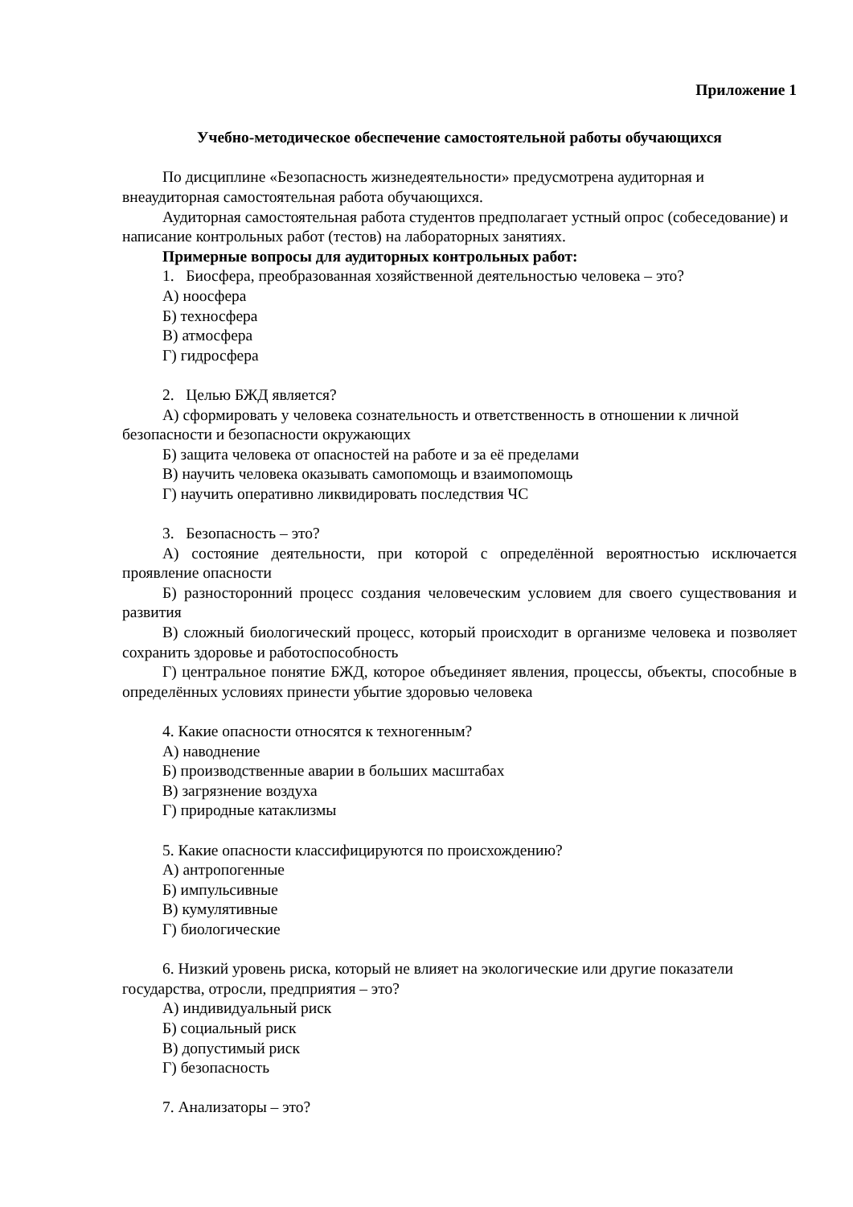Приложение 1
Учебно-методическое обеспечение самостоятельной работы обучающихся
По дисциплине «Безопасность жизнедеятельности» предусмотрена аудиторная и внеаудиторная самостоятельная работа обучающихся.
Аудиторная самостоятельная работа студентов предполагает устный опрос (собеседование) и написание контрольных работ (тестов) на лабораторных занятиях.
Примерные вопросы для аудиторных контрольных работ:
1. Биосфера, преобразованная хозяйственной деятельностью человека – это?
А) ноосфера
Б) техносфера
В) атмосфера
Г) гидросфера
2. Целью БЖД является?
А) сформировать у человека сознательность и ответственность в отношении к личной безопасности и безопасности окружающих
Б) защита человека от опасностей на работе и за её пределами
В) научить человека оказывать самопомощь и взаимопомощь
Г) научить оперативно ликвидировать последствия ЧС
3. Безопасность – это?
А) состояние деятельности, при которой с определённой вероятностью исключается проявление опасности
Б) разносторонний процесс создания человеческим условием для своего существования и развития
В) сложный биологический процесс, который происходит в организме человека и позволяет сохранить здоровье и работоспособность
Г) центральное понятие БЖД, которое объединяет явления, процессы, объекты, способные в определённых условиях принести убытие здоровью человека
4. Какие опасности относятся к техногенным?
А) наводнение
Б) производственные аварии в больших масштабах
В) загрязнение воздуха
Г) природные катаклизмы
5. Какие опасности классифицируются по происхождению?
А) антропогенные
Б) импульсивные
В) кумулятивные
Г) биологические
6. Низкий уровень риска, который не влияет на экологические или другие показатели государства, отросли, предприятия – это?
А) индивидуальный риск
Б) социальный риск
В) допустимый риск
Г) безопасность
7. Анализаторы – это?